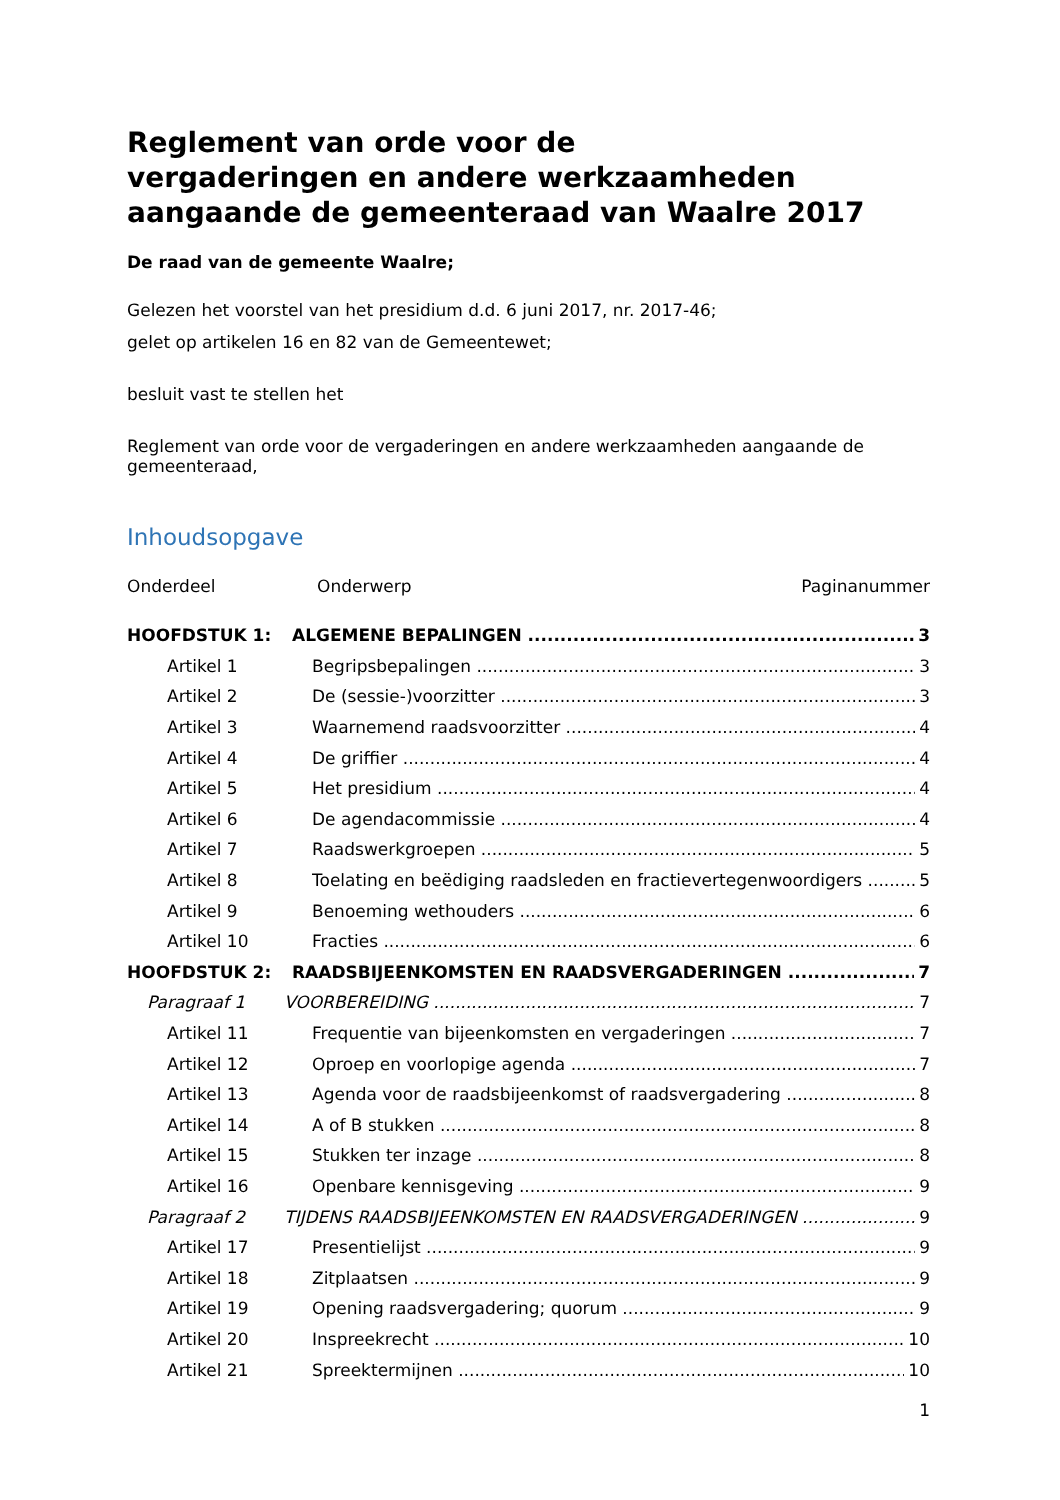Reglement van orde voor de
vergaderingen en andere werkzaamheden
aangaande de gemeenteraad van Waalre 2017
De raad van de gemeente Waalre;
Gelezen het voorstel van het presidium d.d. 6 juni 2017, nr. 2017-46;
gelet op artikelen 16 en 82 van de Gemeentewet;
besluit vast te stellen het
Reglement van orde voor de vergaderingen en andere werkzaamheden aangaande de gemeenteraad,
Inhoudsopgave
Onderdeel Onderwerp Paginanummer
HOOFDSTUK 1: ALGEMENE BEPALINGEN 3
Artikel 1 Begripsbepalingen 3
Artikel 2 De (sessie-)voorzitter 3
Artikel 3 Waarnemend raadsvoorzitter 4
Artikel 4 De griffier 4
Artikel 5 Het presidium 4
Artikel 6 De agendacommissie 4
Artikel 7 Raadswerkgroepen 5
Artikel 8 Toelating en beëdiging raadsleden en fractievertegenwoordigers 5
Artikel 9 Benoeming wethouders 6
Artikel 10 Fracties 6
HOOFDSTUK 2: RAADSBIJEENKOMSTEN EN RAADSVERGADERINGEN 7
Paragraaf 1 VOORBEREIDING 7
Artikel 11 Frequentie van bijeenkomsten en vergaderingen 7
Artikel 12 Oproep en voorlopige agenda 7
Artikel 13 Agenda voor de raadsbijeenkomst of raadsvergadering 8
Artikel 14 A of B stukken 8
Artikel 15 Stukken ter inzage 8
Artikel 16 Openbare kennisgeving 9
Paragraaf 2 TIJDENS RAADSBIJEENKOMSTEN EN RAADSVERGADERINGEN 9
Artikel 17 Presentielijst 9
Artikel 18 Zitplaatsen 9
Artikel 19 Opening raadsvergadering; quorum 9
Artikel 20 Inspreekrecht 10
Artikel 21 Spreektermijnen 10
1